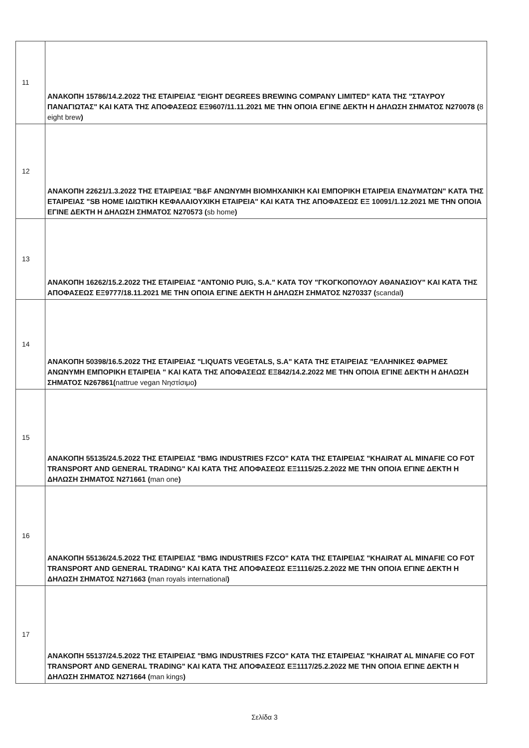| 11 | ΑΝΑΚΟΠΗ 15786/14.2.2022 ΤΗΣ ΕΤΑΙΡΕΙΑΣ "EIGHT DEGREES BREWING COMPANY LIMITED" ΚΑΤΑ ΤΗΣ "ΣΤΑΥΡΟΥ ΠΑΝΑΓΙΩΤΑΣ" ΚΑΙ ΚΑΤΆ ΤΗΣ ΑΠΟΦΑΣΕΩΣ ΕΞ9607/11.11.2021 ΜΕ ΤΗΝ ΟΠΟΙΑ ΕΓΙΝΕ ΔΕΚΤΗ Η ΔΗΛΩΣΗ ΣΗΜΑΤΟΣ Ν270078 ( 8 eight brew ) |
| 12 | ΑΝΑΚΟΠΗ 22621/1.3.2022 ΤΗΣ ΕΤΑΙΡΕΙΑΣ "B&F ΑΝΩΝΥΜΗ ΒΙΟΜΗΧΑΝΙΚΗ ΚΑΙ ΕΜΠΟΡΙΚΗ ΕΤΑΙΡΕΙΑ ΕΝΔΥΜΑΤΩΝ" ΚΑΤΆ ΤΗΣ ΕΤΑΙΡΕΙΑΣ "SB HOME ΙΔΙΩΤΙΚΗ ΚΕΦΑΛΑΙΟΥΧΙΚΗ ΕΤΑΙΡΕΙΑ" ΚΑΙ ΚΑΤΆ ΤΗΣ ΑΠΟΦΑΣΕΩΣ ΕΞ 10091/1.12.2021 ΜΕ ΤΗΝ ΟΠΟΙΑ ΕΓΙΝΕ ΔΕΚΤΗ Η ΔΗΛΩΣΗ ΣΗΜΑΤΟΣ Ν270573 ( sb home ) |
| 13 | ΑΝΑΚΟΠΗ 16262/15.2.2022 ΤΗΣ ΕΤΑΙΡΕΙΑΣ "ANTONIO PUIG, S.A." ΚΑΤΑ ΤΟΥ "ΓΚΟΓΚΟΠΟΥΛΟΥ ΑΘΑΝΑΣΙΟΥ" ΚΑΙ ΚΑΤΆ ΤΗΣ ΑΠΟΦΑΣΕΩΣ ΕΞ9777/18.11.2021 ΜΕ ΤΗΝ ΟΠΟΙΑ ΕΓΙΝΕ ΔΕΚΤΗ Η ΔΗΛΩΣΗ ΣΗΜΑΤΟΣ Ν270337 ( scandal ) |
| 14 | ΑΝΑΚΟΠΗ 50398/16.5.2022 ΤΗΣ ΕΤΑΙΡΕΙΑΣ "LIQUATS VEGETALS, S.A" ΚΑΤΑ ΤΗΣ ΕΤΑΙΡΕΙΑΣ "ΕΛΛΗΝΙΚΕΣ ΦΑΡΜΕΣ ΑΝΩΝΥΜΗ ΕΜΠΟΡΙΚΗ ΕΤΑΙΡΕΙΑ " ΚΑΙ ΚΑΤΆ ΤΗΣ ΑΠΟΦΑΣΕΩΣ ΕΞ842/14.2.2022 ΜΕ ΤΗΝ ΟΠΟΙΑ ΕΓΙΝΕ ΔΕΚΤΗ Η ΔΗΛΩΣΗ ΣΗΜΑΤΟΣ Ν267861( nattrue vegan Νηστίσιμο ) |
| 15 | ΑΝΑΚΟΠΗ 55135/24.5.2022 ΤΗΣ ΕΤΑΙΡΕΙΑΣ "BMG INDUSTRIES FZCO" ΚΑΤΑ ΤΗΣ ΕΤΑΙΡΕΙΑΣ "KHAIRAT AL MINAFIE CO FOT TRANSPORT AND GENERAL TRADING" ΚΑΙ ΚΑΤΆ ΤΗΣ ΑΠΟΦΑΣΕΩΣ ΕΞ1115/25.2.2022 ΜΕ ΤΗΝ ΟΠΟΙΑ ΕΓΙΝΕ ΔΕΚΤΗ Η ΔΗΛΩΣΗ ΣΗΜΑΤΟΣ Ν271661 ( man one ) |
| 16 | ΑΝΑΚΟΠΗ 55136/24.5.2022 ΤΗΣ ΕΤΑΙΡΕΙΑΣ "BMG INDUSTRIES FZCO" ΚΑΤΑ ΤΗΣ ΕΤΑΙΡΕΙΑΣ "KHAIRAT AL MINAFIE CO FOT TRANSPORT AND GENERAL TRADING" ΚΑΙ ΚΑΤΆ ΤΗΣ ΑΠΟΦΑΣΕΩΣ ΕΞ1116/25.2.2022 ΜΕ ΤΗΝ ΟΠΟΙΑ ΕΓΙΝΕ ΔΕΚΤΗ Η ΔΗΛΩΣΗ ΣΗΜΑΤΟΣ Ν271663 ( man royals international ) |
| 17 | ΑΝΑΚΟΠΗ 55137/24.5.2022 ΤΗΣ ΕΤΑΙΡΕΙΑΣ "BMG INDUSTRIES FZCO" ΚΑΤΑ ΤΗΣ ΕΤΑΙΡΕΙΑΣ "KHAIRAT AL MINAFIE CO FOT TRANSPORT AND GENERAL TRADING" ΚΑΙ ΚΑΤΆ ΤΗΣ ΑΠΟΦΑΣΕΩΣ ΕΞ1117/25.2.2022 ΜΕ ΤΗΝ ΟΠΟΙΑ ΕΓΙΝΕ ΔΕΚΤΗ Η ΔΗΛΩΣΗ ΣΗΜΑΤΟΣ Ν271664 ( man kings ) |
Σελίδα 3